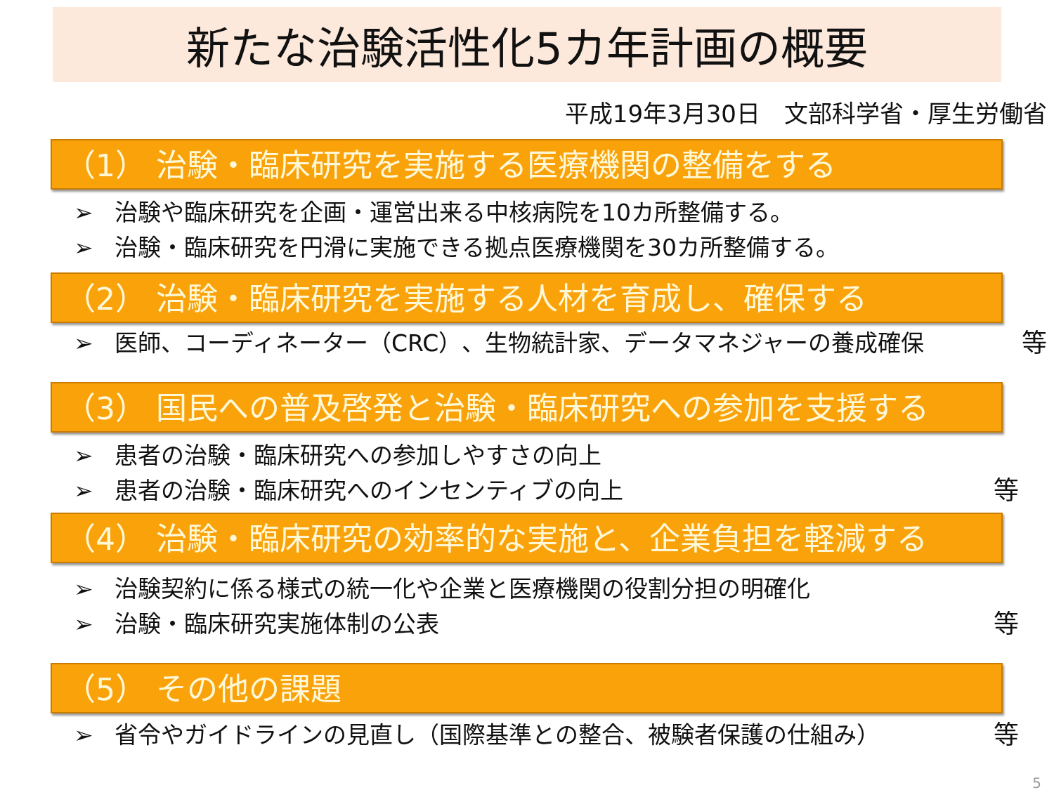新たな治験活性化5カ年計画の概要
平成19年3月30日　文部科学省・厚生労働省
（1） 治験・臨床研究を実施する医療機関の整備をする
➢ 治験や臨床研究を企画・運営出来る中核病院を10カ所整備する。
➢ 治験・臨床研究を円滑に実施できる拠点医療機関を30カ所整備する。
（2） 治験・臨床研究を実施する人材を育成し、確保する
➢ 医師、コーディネーター（CRC）、生物統計家、データマネジャーの養成確保 等
（3） 国民への普及啓発と治験・臨床研究への参加を支援する
➢ 患者の治験・臨床研究への参加しやすさの向上
➢ 患者の治験・臨床研究へのインセンティブの向上 等
（4） 治験・臨床研究の効率的な実施と、企業負担を軽減する
➢ 治験契約に係る様式の統一化や企業と医療機関の役割分担の明確化
➢ 治験・臨床研究実施体制の公表 等
（5） その他の課題
➢ 省令やガイドラインの見直し（国際基準との整合、被験者保護の仕組み） 等
5